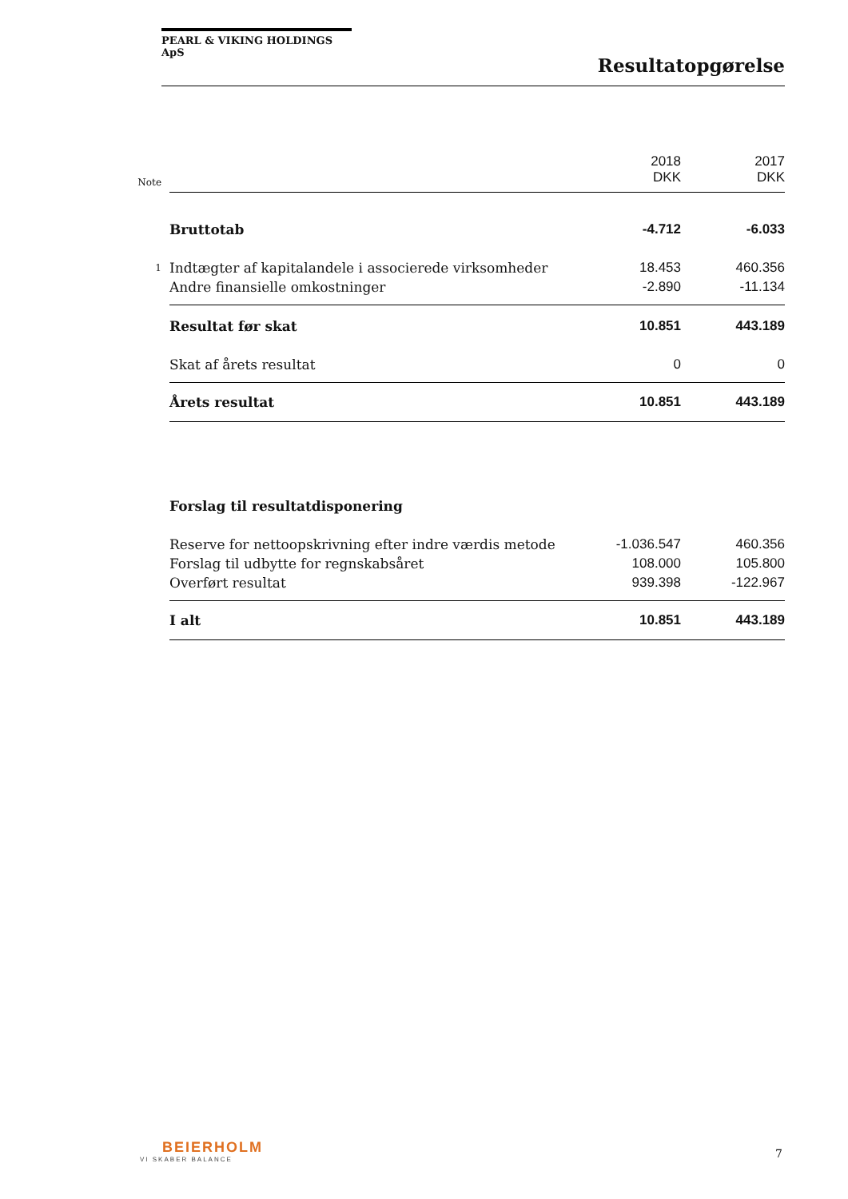PEARL & VIKING HOLDINGS ApS
Resultatopgørelse
| Note | | 2018 DKK | 2017 DKK |
| | Bruttotab | -4.712 | -6.033 |
| 1 | Indtægter af kapitalandele i associerede virksomheder | 18.453 | 460.356 |
| | Andre finansielle omkostninger | -2.890 | -11.134 |
| | Resultat før skat | 10.851 | 443.189 |
| | Skat af årets resultat | 0 | 0 |
| | Årets resultat | 10.851 | 443.189 |
| | Forslag til resultatdisponering | | |
| | Reserve for nettoopskrivning efter indre værdis metode | -1.036.547 | 460.356 |
| | Forslag til udbytte for regnskabsåret | 108.000 | 105.800 |
| | Overført resultat | 939.398 | -122.967 |
| | I alt | 10.851 | 443.189 |
BEIERHOLM
VI SKABER BALANCE
7